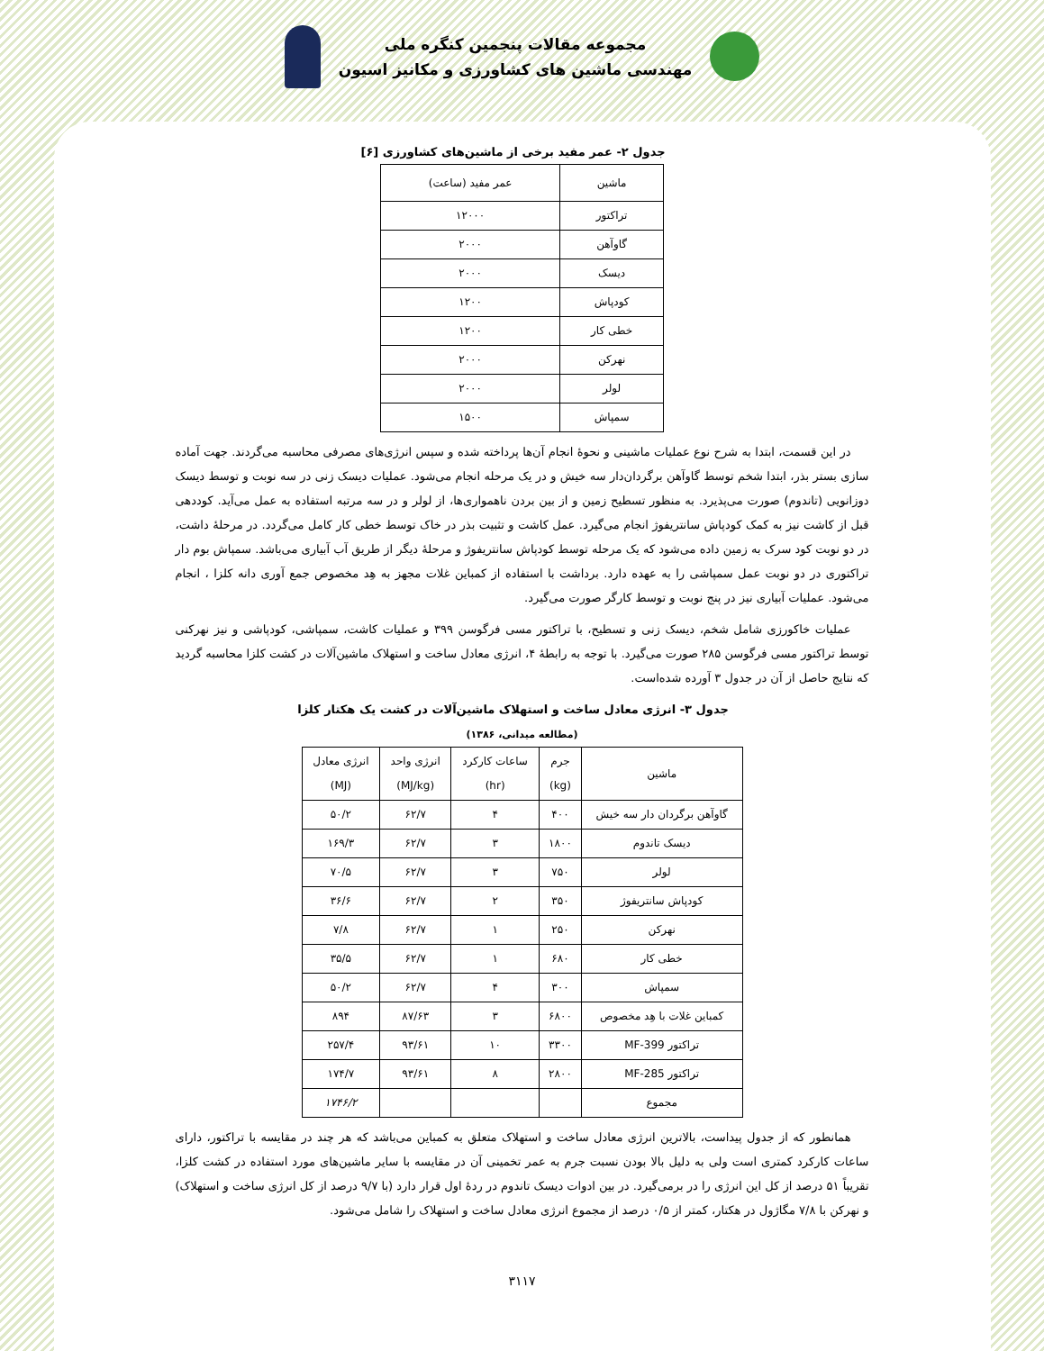مجموعه مقالات پنجمین کنگره ملی
مهندسی ماشین های کشاورزی و مکانیز اسیون
جدول ۲- عمر مفید برخی از ماشین‌های کشاورزی [۶]
| ماشین | عمر مفید (ساعت) |
| --- | --- |
| تراکتور | ۱۲۰۰۰ |
| گاوآهن | ۲۰۰۰ |
| دیسک | ۲۰۰۰ |
| کودپاش | ۱۲۰۰ |
| خطی کار | ۱۲۰۰ |
| نهرکن | ۲۰۰۰ |
| لولر | ۲۰۰۰ |
| سمپاش | ۱۵۰۰ |
در این قسمت، ابتدا به شرح نوع عملیات ماشینی و نحوهٔ انجام آن‌ها پرداخته شده و سپس انرژی‌های مصرفی محاسبه می‌گردند. جهت آماده سازی بستر بذر، ابتدا شخم توسط گاوآهن برگردان‌دار سه خیش و در یک مرحله انجام می‌شود. عملیات دیسک زنی در سه نوبت و توسط دیسک دوزانویی (تاندوم) صورت می‌پذیرد. به منظور تسطیح زمین و از بین بردن ناهمواری‌ها، از لولر و در سه مرتبه استفاده به عمل می‌آید. کوددهی قبل از کاشت نیز به کمک کودپاش سانتریفوژ انجام می‌گیرد. عمل کاشت و تثبیت بذر در خاک توسط خطی کار کامل می‌گردد. در مرحلهٔ داشت، در دو نوبت کود سرک به زمین داده می‌شود که یک مرحله توسط کودپاش سانتریفوژ و مرحلهٔ دیگر از طریق آب آبیاری می‌باشد. سمپاش بوم دار تراکتوری در دو نوبت عمل سمپاشی را به عهده دارد. برداشت با استفاده از کمباین غلات مجهز به هِد مخصوص جمع آوری دانه کلزا ، انجام می‌شود. عملیات آبیاری نیز در پنج نوبت و توسط کارگر صورت می‌گیرد.
عملیات خاکورزی شامل شخم، دیسک زنی و تسطیح، با تراکتور مسی فرگوسن ۳۹۹ و عملیات کاشت، سمپاشی، کودپاشی و نیز نهرکنی توسط تراکتور مسی فرگوسن ۲۸۵ صورت می‌گیرد. با توجه به رابطهٔ ۴، انرژی معادل ساخت و استهلاک ماشین‌آلات در کشت کلزا محاسبه گردید که نتایج حاصل از آن در جدول ۳ آورده شده‌است.
جدول ۳- انرژی معادل ساخت و استهلاک ماشین‌آلات در کشت یک هکتار کلزا
(مطالعه میدانی، ۱۳۸۶)
| ماشین | جرم (kg) | ساعات کارکرد (hr) | انرژی واحد (MJ/kg) | انرژی معادل (MJ) |
| --- | --- | --- | --- | --- |
| گاوآهن برگردان دار سه خیش | ۴۰۰ | ۴ | ۶۲/۷ | ۵۰/۲ |
| دیسک تاندوم | ۱۸۰۰ | ۳ | ۶۲/۷ | ۱۶۹/۳ |
| لولر | ۷۵۰ | ۳ | ۶۲/۷ | ۷۰/۵ |
| کودپاش سانتریفوژ | ۳۵۰ | ۲ | ۶۲/۷ | ۳۶/۶ |
| نهرکن | ۲۵۰ | ۱ | ۶۲/۷ | ۷/۸ |
| خطی کار | ۶۸۰ | ۱ | ۶۲/۷ | ۳۵/۵ |
| سمپاش | ۳۰۰ | ۴ | ۶۲/۷ | ۵۰/۲ |
| کمباین غلات با هِد مخصوص | ۶۸۰۰ | ۳ | ۸۷/۶۳ | ۸۹۴ |
| تراکتور MF-399 | ۳۳۰۰ | ۱۰ | ۹۳/۶۱ | ۲۵۷/۴ |
| تراکتور MF-285 | ۲۸۰۰ | ۸ | ۹۳/۶۱ | ۱۷۴/۷ |
| مجموع | | | | ۱۷۴۶/۲ |
همانطور که از جدول پیداست، بالاترین انرژی معادل ساخت و استهلاک متعلق به کمباین می‌باشد که هر چند در مقایسه با تراکتور، دارای ساعات کارکرد کمتری است ولی به دلیل بالا بودن نسبت جرم به عمر تخمینی آن در مقایسه با سایر ماشین‌های مورد استفاده در کشت کلزا، تقریباً ۵۱ درصد از کل این انرژی را در برمی‌گیرد. در بین ادوات دیسک تاندوم در ردهٔ اول قرار دارد (با ۹/۷ درصد از کل انرژی ساخت و استهلاک) و نهرکن با ۷/۸ مگاژول در هکتار، کمتر از ۰/۵ درصد از مجموع انرژی معادل ساخت و استهلاک را شامل می‌شود.
۳۱۱۷